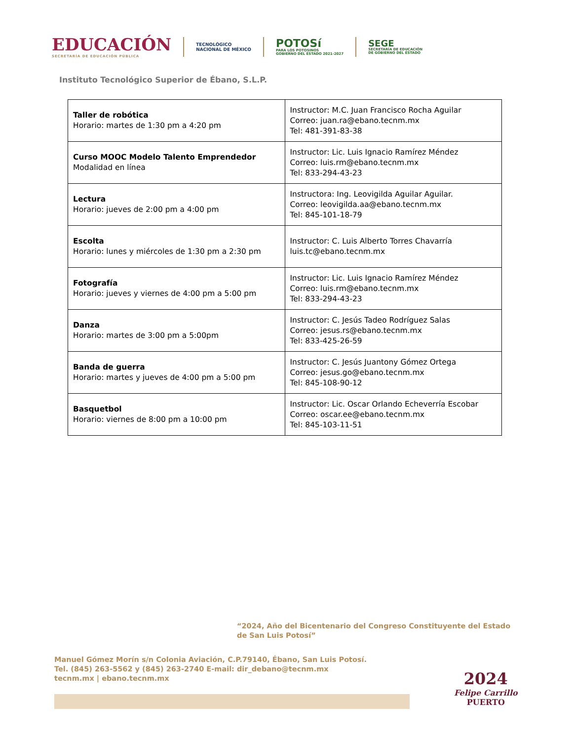EDUCACIÓN
SECRETARÍA DE EDUCACIÓN PÚBLICA
TECNOLÓGICO
NACIONAL DE MÉXICO
POTOSí
PARA LOS POTOSINOS
GOBIERNO DEL ESTADO 2021-2027
SEGE
SECRETARÍA DE EDUCACIÓN
DE GOBIERNO DEL ESTADO
Instituto Tecnológico Superior de Ébano, S.L.P.
| Taller de robótica Horario: martes de 1:30 pm a 4:20 pm | Instructor: M.C. Juan Francisco Rocha Aguilar Correo: juan.ra@ebano.tecnm.mx Tel: 481-391-83-38 |
| Curso MOOC Modelo Talento Emprendedor Modalidad en línea | Instructor: Lic. Luis Ignacio Ramírez Méndez Correo: luis.rm@ebano.tecnm.mx Tel: 833-294-43-23 |
| Lectura Horario: jueves de 2:00 pm a 4:00 pm | Instructora: Ing. Leovigilda Aguilar Aguilar. Correo: leovigilda.aa@ebano.tecnm.mx Tel: 845-101-18-79 |
| Escolta Horario: lunes y miércoles de 1:30 pm a 2:30 pm | Instructor: C. Luis Alberto Torres Chavarría luis.tc@ebano.tecnm.mx |
| Fotografía Horario: jueves y viernes de 4:00 pm a 5:00 pm | Instructor: Lic. Luis Ignacio Ramírez Méndez Correo: luis.rm@ebano.tecnm.mx Tel: 833-294-43-23 |
| Danza Horario: martes de 3:00 pm a 5:00pm | Instructor: C. Jesús Tadeo Rodríguez Salas Correo: jesus.rs@ebano.tecnm.mx Tel: 833-425-26-59 |
| Banda de guerra Horario: martes y jueves de 4:00 pm a 5:00 pm | Instructor: C. Jesús Juantony Gómez Ortega Correo: jesus.go@ebano.tecnm.mx Tel: 845-108-90-12 |
| Basquetbol Horario: viernes de 8:00 pm a 10:00 pm | Instructor: Lic. Oscar Orlando Echeverría Escobar Correo: oscar.ee@ebano.tecnm.mx Tel: 845-103-11-51 |
“2024, Año del Bicentenario del Congreso Constituyente del Estado de San Luis Potosí”
Manuel Gómez Morín s/n Colonia Aviación, C.P.79140, Ébano, San Luis Potosí.
Tel. (845) 263-5562 y (845) 263-2740 E-mail: dir_debano@tecnm.mx
tecnm.mx | ebano.tecnm.mx
2024
Felipe Carrillo
PUERTO